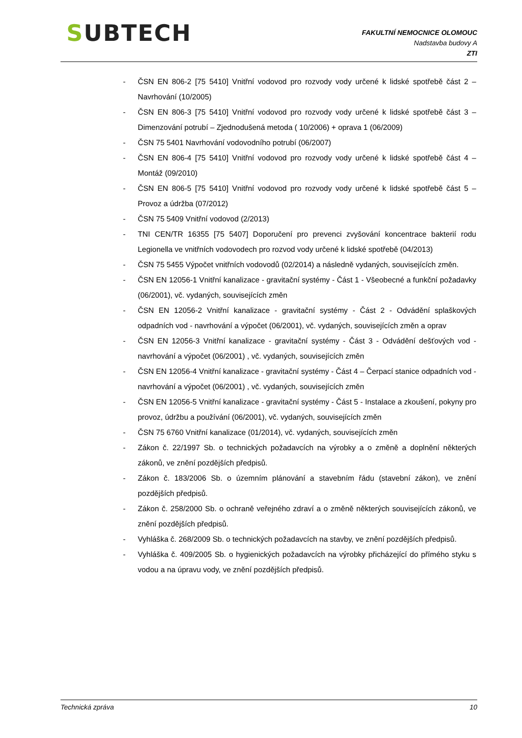SUBTECH
FAKULTNÍ NEMOCNICE OLOMOUC
Nadstavba budovy A
ZTI
- ČSN EN 806-2 [75 5410] Vnitřní vodovod pro rozvody vody určené k lidské spotřebě část 2 – Navrhování (10/2005)
- ČSN EN 806-3 [75 5410] Vnitřní vodovod pro rozvody vody určené k lidské spotřebě část 3 – Dimenzování potrubí – Zjednodušená metoda ( 10/2006) + oprava 1 (06/2009)
- ČSN 75 5401 Navrhování vodovodního potrubí (06/2007)
- ČSN EN 806-4 [75 5410] Vnitřní vodovod pro rozvody vody určené k lidské spotřebě část 4 – Montáž (09/2010)
- ČSN EN 806-5 [75 5410] Vnitřní vodovod pro rozvody vody určené k lidské spotřebě část 5 – Provoz a údržba (07/2012)
- ČSN 75 5409 Vnitřní vodovod (2/2013)
- TNI CEN/TR 16355 [75 5407] Doporučení pro prevenci zvyšování koncentrace bakterií rodu Legionella ve vnitřních vodovodech pro rozvod vody určené k lidské spotřebě (04/2013)
- ČSN 75 5455 Výpočet vnitřních vodovodů (02/2014) a následně vydaných, souvisejících změn.
- ČSN EN 12056-1 Vnitřní kanalizace - gravitační systémy - Část 1 - Všeobecné a funkční požadavky (06/2001), vč. vydaných, souvisejících změn
- ČSN EN 12056-2 Vnitřní kanalizace - gravitační systémy - Část 2 - Odvádění splaškových odpadních vod - navrhování a výpočet (06/2001), vč. vydaných, souvisejících změn a oprav
- ČSN EN 12056-3 Vnitřní kanalizace - gravitační systémy - Část 3 - Odvádění dešťových vod - navrhování a výpočet (06/2001) , vč. vydaných, souvisejících změn
- ČSN EN 12056-4 Vnitřní kanalizace - gravitační systémy - Část 4 – Čerpací stanice odpadních vod - navrhování a výpočet (06/2001) , vč. vydaných, souvisejících změn
- ČSN EN 12056-5 Vnitřní kanalizace - gravitační systémy - Část 5 - Instalace a zkoušení, pokyny pro provoz, údržbu a používání (06/2001), vč. vydaných, souvisejících změn
- ČSN 75 6760 Vnitřní kanalizace (01/2014), vč. vydaných, souvisejících změn
- Zákon č. 22/1997 Sb. o technických požadavcích na výrobky a o změně a doplnění některých zákonů, ve znění pozdějších předpisů.
- Zákon č. 183/2006 Sb. o územním plánování a stavebním řádu (stavební zákon), ve znění pozdějších předpisů.
- Zákon č. 258/2000 Sb. o ochraně veřejného zdraví a o změně některých souvisejících zákonů, ve znění pozdějších předpisů.
- Vyhláška č. 268/2009 Sb. o technických požadavcích na stavby, ve znění pozdějších předpisů.
- Vyhláška č. 409/2005 Sb. o hygienických požadavcích na výrobky přicházející do přímého styku s vodou a na úpravu vody, ve znění pozdějších předpisů.
Technická zpráva 10